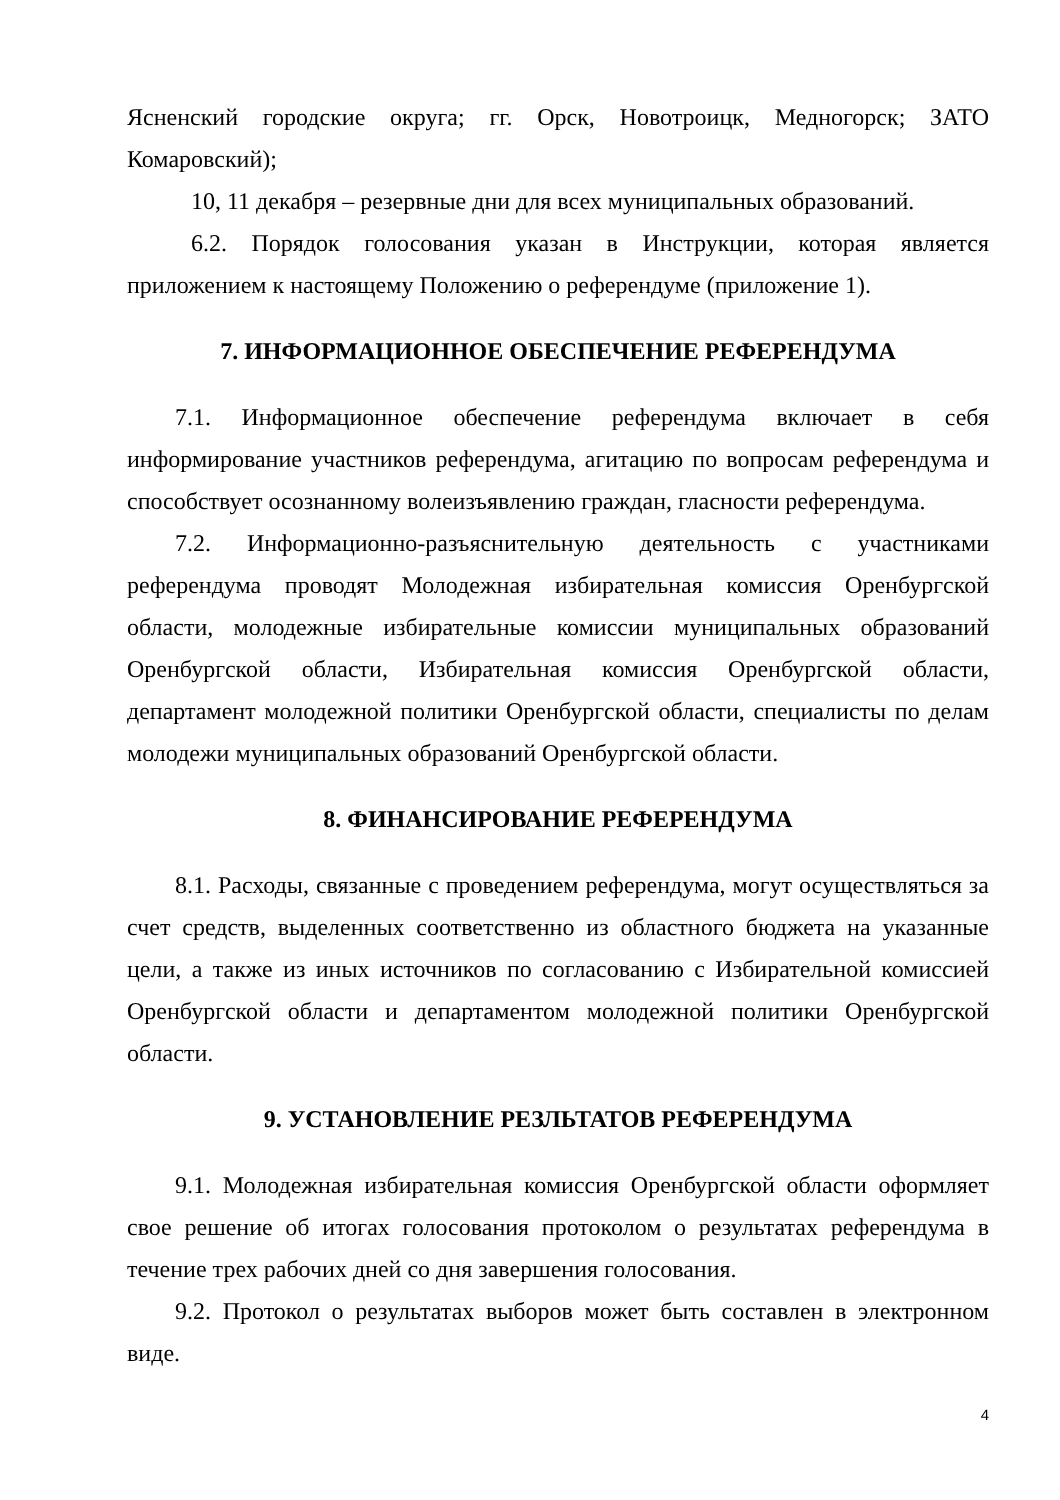Ясненский городские округа; гг. Орск, Новотроицк, Медногорск; ЗАТО Комаровский);
10, 11 декабря – резервные дни для всех муниципальных образований.
6.2. Порядок голосования указан в Инструкции, которая является приложением к настоящему Положению о референдуме (приложение 1).
7. ИНФОРМАЦИОННОЕ ОБЕСПЕЧЕНИЕ РЕФЕРЕНДУМА
7.1. Информационное обеспечение референдума включает в себя информирование участников референдума, агитацию по вопросам референдума и способствует осознанному волеизъявлению граждан, гласности референдума.
7.2. Информационно-разъяснительную деятельность с участниками референдума проводят Молодежная избирательная комиссия Оренбургской области, молодежные избирательные комиссии муниципальных образований Оренбургской области, Избирательная комиссия Оренбургской области, департамент молодежной политики Оренбургской области, специалисты по делам молодежи муниципальных образований Оренбургской области.
8. ФИНАНСИРОВАНИЕ РЕФЕРЕНДУМА
8.1. Расходы, связанные с проведением референдума, могут осуществляться за счет средств, выделенных соответственно из областного бюджета на указанные цели, а также из иных источников по согласованию с Избирательной комиссией Оренбургской области и департаментом молодежной политики Оренбургской области.
9. УСТАНОВЛЕНИЕ РЕЗЛЬТАТОВ РЕФЕРЕНДУМА
9.1. Молодежная избирательная комиссия Оренбургской области оформляет свое решение об итогах голосования протоколом о результатах референдума в течение трех рабочих дней со дня завершения голосования.
9.2. Протокол о результатах выборов может быть составлен в электронном виде.
4